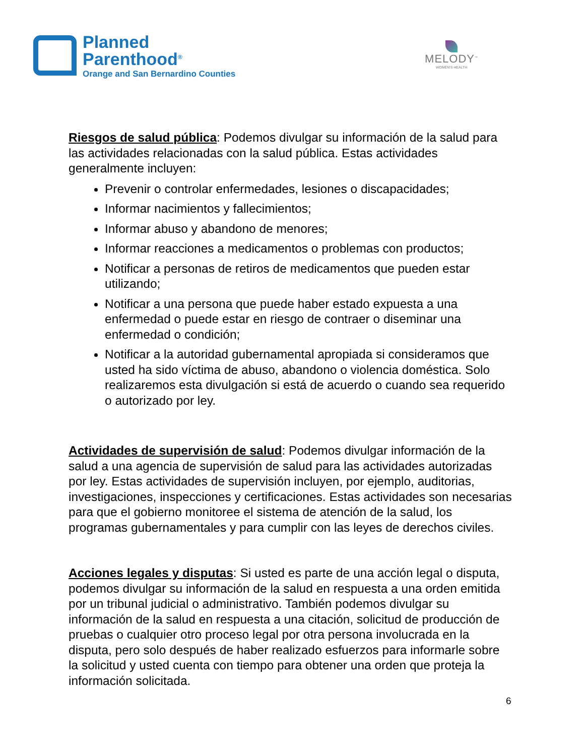Planned
Parenthood<sup>®</sup>
Orange and San Bernardino Counties
MELODY<sup>™</sup>
WOMEN'S HEALTH
Riesgos de salud pública: Podemos divulgar su información de la salud para las actividades relacionadas con la salud pública. Estas actividades generalmente incluyen:
Prevenir o controlar enfermedades, lesiones o discapacidades;
Informar nacimientos y fallecimientos;
Informar abuso y abandono de menores;
Informar reacciones a medicamentos o problemas con productos;
Notificar a personas de retiros de medicamentos que pueden estar utilizando;
Notificar a una persona que puede haber estado expuesta a una enfermedad o puede estar en riesgo de contraer o diseminar una enfermedad o condición;
Notificar a la autoridad gubernamental apropiada si consideramos que usted ha sido víctima de abuso, abandono o violencia doméstica. Solo realizaremos esta divulgación si está de acuerdo o cuando sea requerido o autorizado por ley.
Actividades de supervisión de salud: Podemos divulgar información de la salud a una agencia de supervisión de salud para las actividades autorizadas por ley. Estas actividades de supervisión incluyen, por ejemplo, auditorias, investigaciones, inspecciones y certificaciones. Estas actividades son necesarias para que el gobierno monitoree el sistema de atención de la salud, los programas gubernamentales y para cumplir con las leyes de derechos civiles.
Acciones legales y disputas: Si usted es parte de una acción legal o disputa, podemos divulgar su información de la salud en respuesta a una orden emitida por un tribunal judicial o administrativo. También podemos divulgar su información de la salud en respuesta a una citación, solicitud de producción de pruebas o cualquier otro proceso legal por otra persona involucrada en la disputa, pero solo después de haber realizado esfuerzos para informarle sobre la solicitud y usted cuenta con tiempo para obtener una orden que proteja la información solicitada.
6